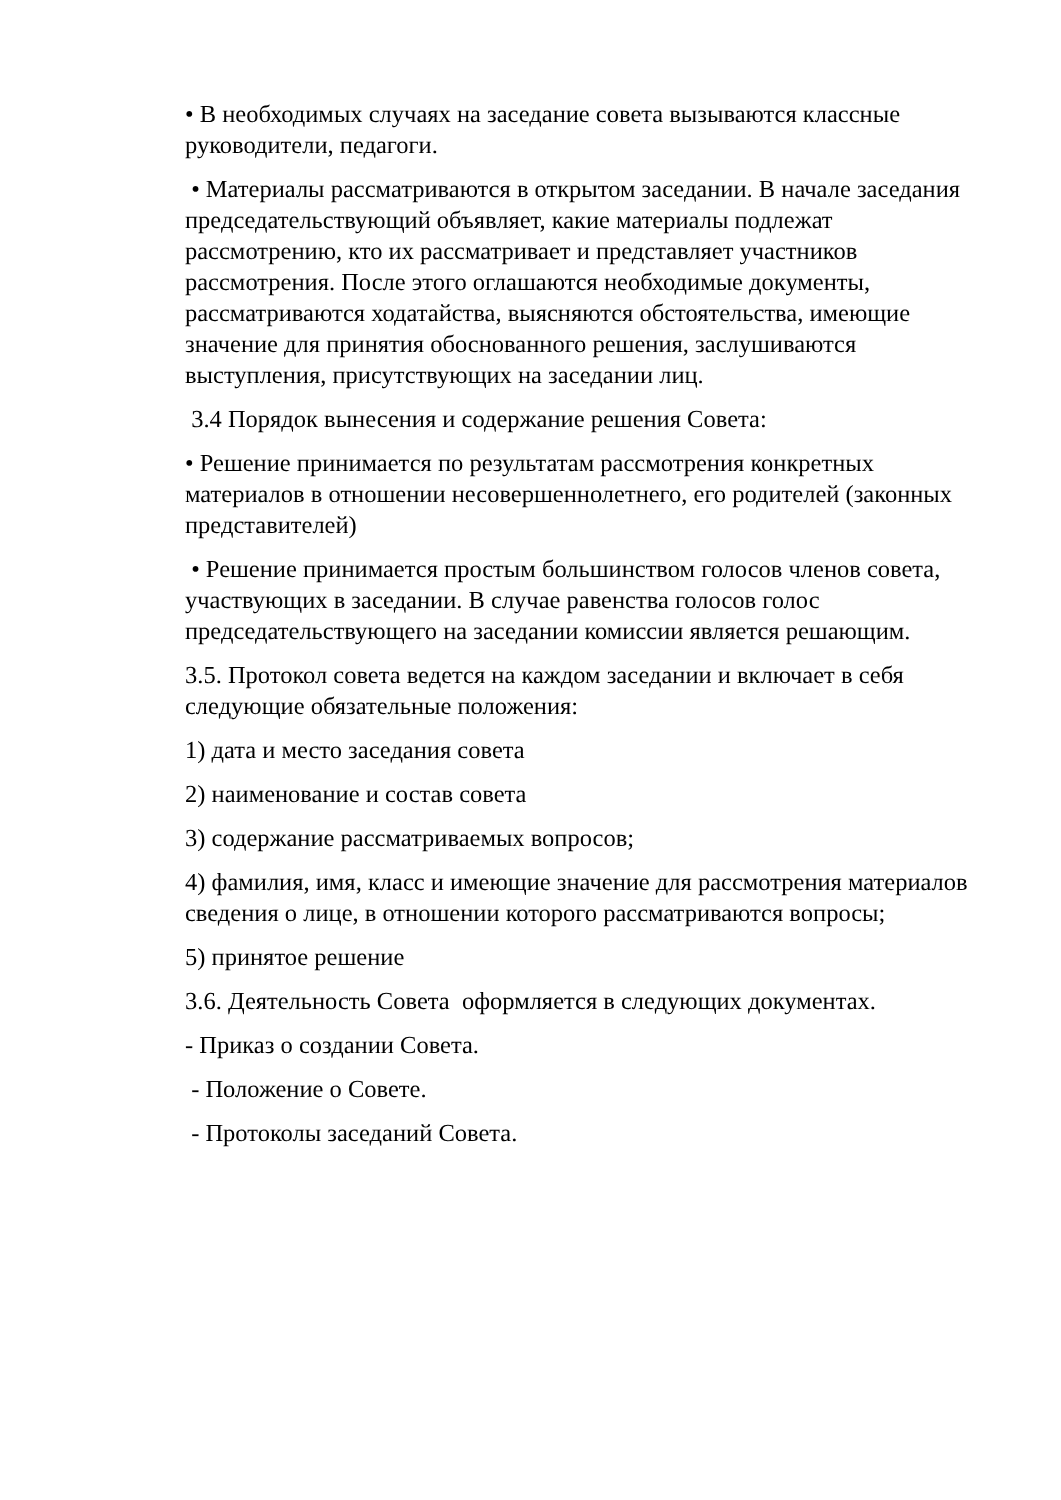• В необходимых случаях на заседание совета вызываются классные руководители, педагоги.
• Материалы рассматриваются в открытом заседании. В начале заседания председательствующий объявляет, какие материалы подлежат рассмотрению, кто их рассматривает и представляет участников рассмотрения. После этого оглашаются необходимые документы, рассматриваются ходатайства, выясняются обстоятельства, имеющие значение для принятия обоснованного решения, заслушиваются выступления, присутствующих на заседании лиц.
3.4 Порядок вынесения и содержание решения Совета:
• Решение принимается по результатам рассмотрения конкретных материалов в отношении несовершеннолетнего, его родителей (законных представителей)
• Решение принимается простым большинством голосов членов совета, участвующих в заседании. В случае равенства голосов голос председательствующего на заседании комиссии является решающим.
3.5. Протокол совета ведется на каждом заседании и включает в себя следующие обязательные положения:
1) дата и место заседания совета
2) наименование и состав совета
3) содержание рассматриваемых вопросов;
4) фамилия, имя, класс и имеющие значение для рассмотрения материалов сведения о лице, в отношении которого рассматриваются вопросы;
5) принятое решение
3.6. Деятельность Совета оформляется в следующих документах.
- Приказ о создании Совета.
- Положение о Совете.
- Протоколы заседаний Совета.